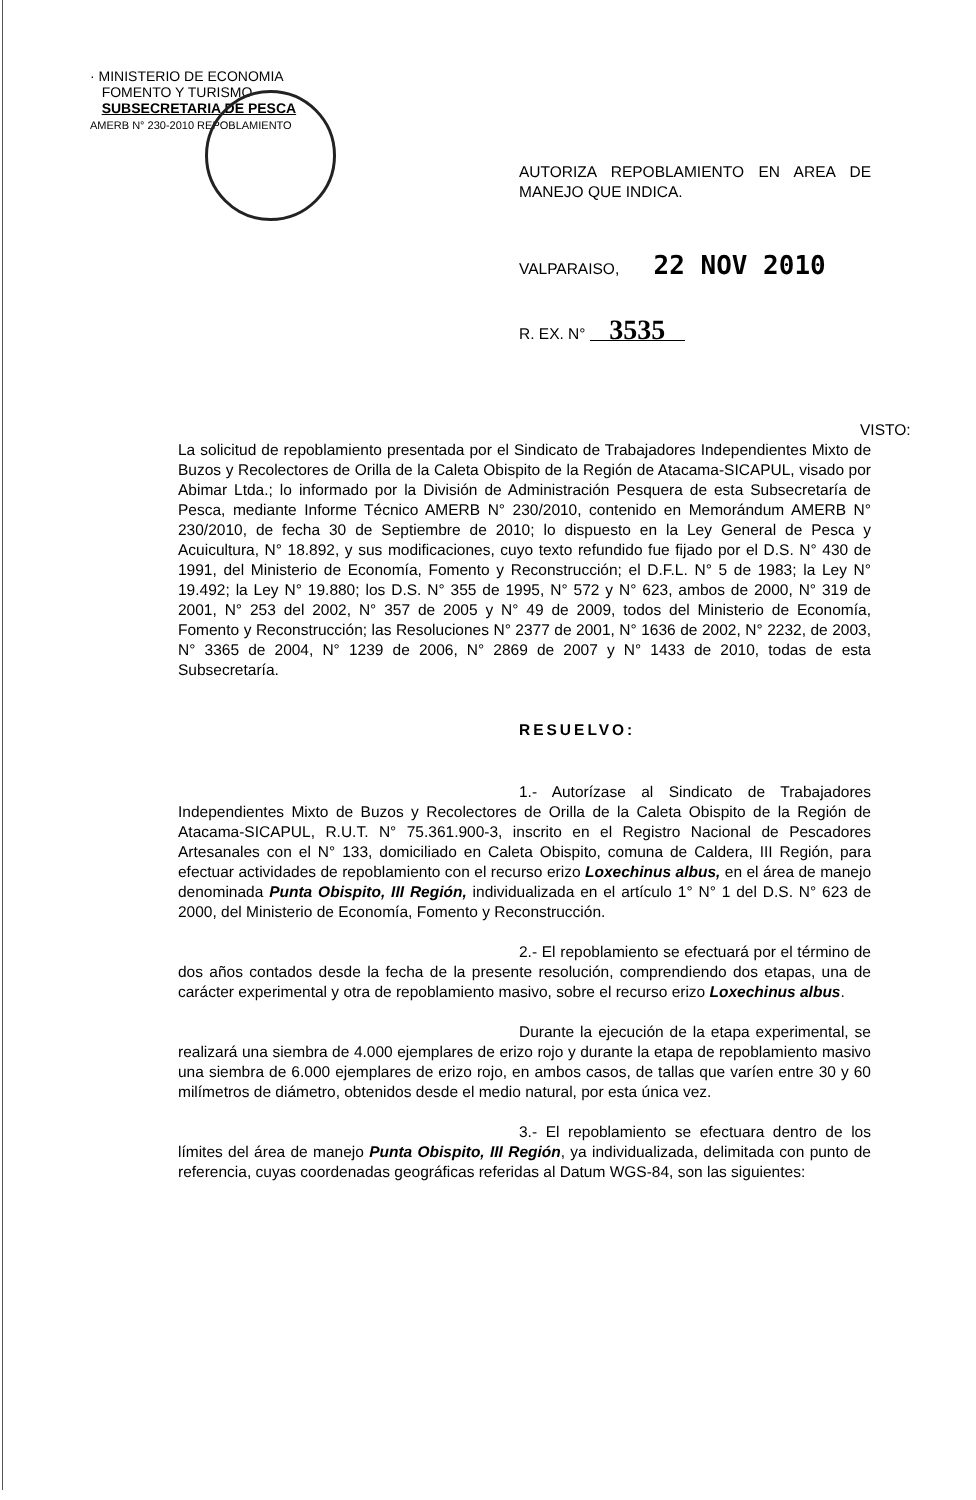· MINISTERIO DE ECONOMIA
FOMENTO Y TURISMO
SUBSECRETARIA DE PESCA
AMERB N° 230-2010 REPOBLAMIENTO
AUTORIZA REPOBLAMIENTO EN AREA DE MANEJO QUE INDICA.
VALPARAISO, 22 NOV 2010
R. EX. N° 3535
VISTO: La solicitud de repoblamiento presentada por el Sindicato de Trabajadores Independientes Mixto de Buzos y Recolectores de Orilla de la Caleta Obispito de la Región de Atacama-SICAPUL, visado por Abimar Ltda.; lo informado por la División de Administración Pesquera de esta Subsecretaría de Pesca, mediante Informe Técnico AMERB N° 230/2010, contenido en Memorándum AMERB N° 230/2010, de fecha 30 de Septiembre de 2010; lo dispuesto en la Ley General de Pesca y Acuicultura, N° 18.892, y sus modificaciones, cuyo texto refundido fue fijado por el D.S. N° 430 de 1991, del Ministerio de Economía, Fomento y Reconstrucción; el D.F.L. N° 5 de 1983; la Ley N° 19.492; la Ley N° 19.880; los D.S. N° 355 de 1995, N° 572 y N° 623, ambos de 2000, N° 319 de 2001, N° 253 del 2002, N° 357 de 2005 y N° 49 de 2009, todos del Ministerio de Economía, Fomento y Reconstrucción; las Resoluciones N° 2377 de 2001, N° 1636 de 2002, N° 2232, de 2003, N° 3365 de 2004, N° 1239 de 2006, N° 2869 de 2007 y N° 1433 de 2010, todas de esta Subsecretaría.
RESUELVO:
1.- Autorízase al Sindicato de Trabajadores Independientes Mixto de Buzos y Recolectores de Orilla de la Caleta Obispito de la Región de Atacama-SICAPUL, R.U.T. N° 75.361.900-3, inscrito en el Registro Nacional de Pescadores Artesanales con el N° 133, domiciliado en Caleta Obispito, comuna de Caldera, III Región, para efectuar actividades de repoblamiento con el recurso erizo Loxechinus albus, en el área de manejo denominada Punta Obispito, III Región, individualizada en el artículo 1° N° 1 del D.S. N° 623 de 2000, del Ministerio de Economía, Fomento y Reconstrucción.
2.- El repoblamiento se efectuará por el término de dos años contados desde la fecha de la presente resolución, comprendiendo dos etapas, una de carácter experimental y otra de repoblamiento masivo, sobre el recurso erizo Loxechinus albus.
Durante la ejecución de la etapa experimental, se realizará una siembra de 4.000 ejemplares de erizo rojo y durante la etapa de repoblamiento masivo una siembra de 6.000 ejemplares de erizo rojo, en ambos casos, de tallas que varíen entre 30 y 60 milímetros de diámetro, obtenidos desde el medio natural, por esta única vez.
3.- El repoblamiento se efectuara dentro de los límites del área de manejo Punta Obispito, III Región, ya individualizada, delimitada con punto de referencia, cuyas coordenadas geográficas referidas al Datum WGS-84, son las siguientes: